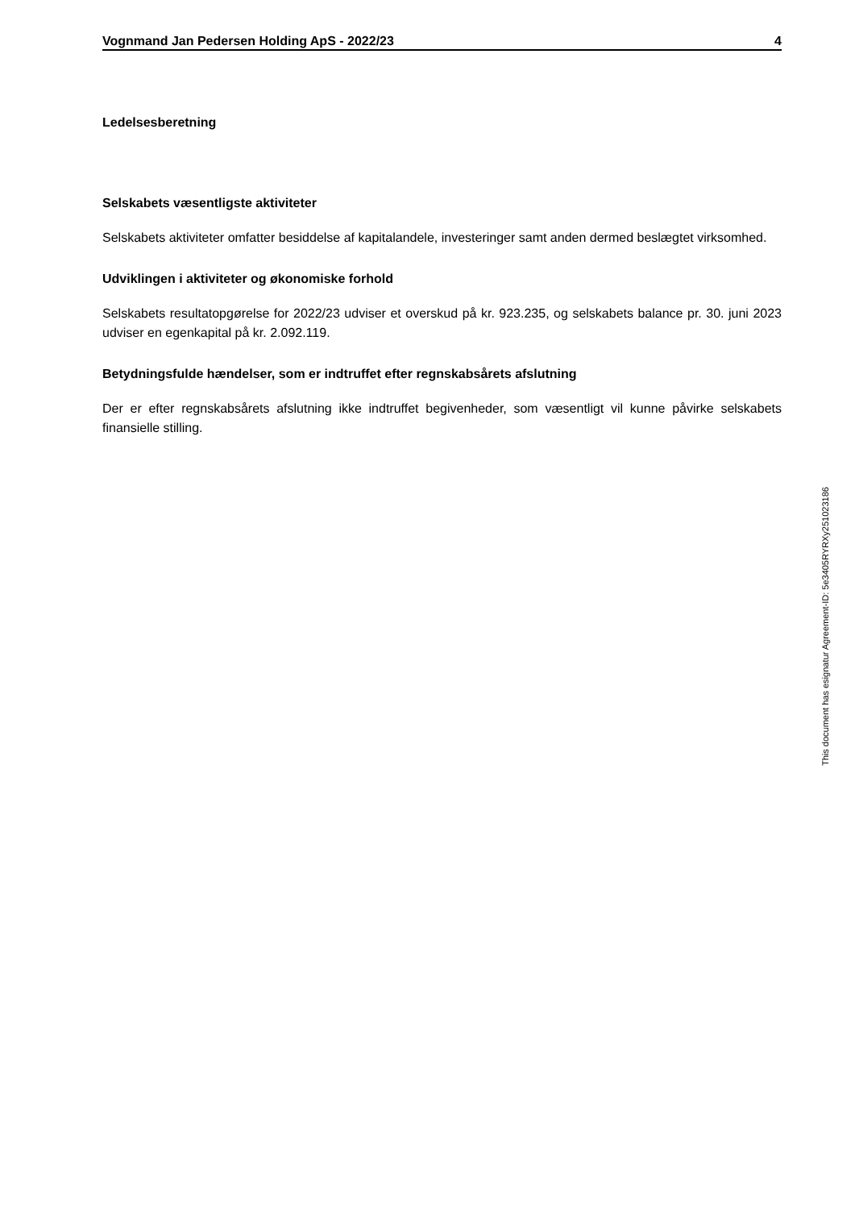Vognmand Jan Pedersen Holding ApS - 2022/23 4
Ledelsesberetning
Selskabets væsentligste aktiviteter
Selskabets aktiviteter omfatter besiddelse af kapitalandele, investeringer samt anden dermed beslægtet virksomhed.
Udviklingen i aktiviteter og økonomiske forhold
Selskabets resultatopgørelse for 2022/23 udviser et overskud på kr. 923.235, og selskabets balance pr. 30. juni 2023 udviser en egenkapital på kr. 2.092.119.
Betydningsfulde hændelser, som er indtruffet efter regnskabsårets afslutning
Der er efter regnskabsårets afslutning ikke indtruffet begivenheder, som væsentligt vil kunne påvirke selskabets finansielle stilling.
This document has esignatur Agreement-ID: 5e3405RYRXy251023186